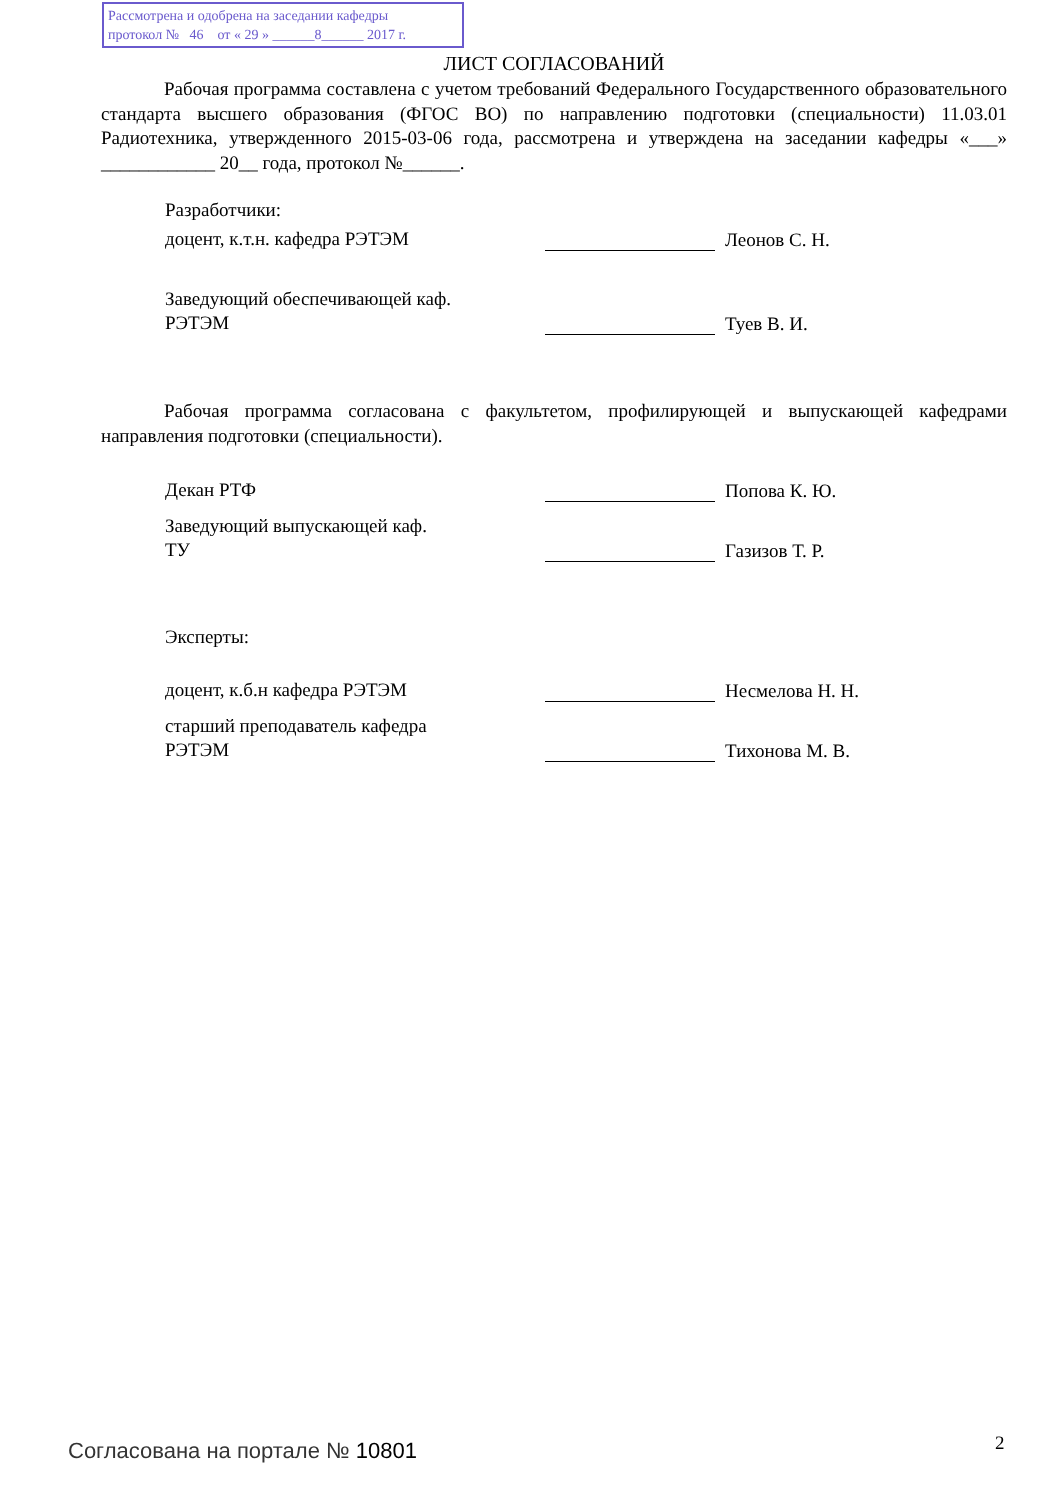Рассмотрена и одобрена на заседании кафедры
протокол № 46 от « 29 » ______8______ 2017 г.
ЛИСТ СОГЛАСОВАНИЙ
Рабочая программа составлена с учетом требований Федерального Государственного образовательного стандарта высшего образования (ФГОС ВО) по направлению подготовки (специальности) 11.03.01 Радиотехника, утвержденного 2015-03-06 года, рассмотрена и утверждена на заседании кафедры «___» ____________ 20__ года, протокол №______.
Разработчики:
доцент, к.т.н. кафедра РЭТЭМ
Леонов С. Н.
Заведующий обеспечивающей каф.
РЭТЭМ
Туев В. И.
Рабочая программа согласована с факультетом, профилирующей и выпускающей кафедрами направления подготовки (специальности).
Декан РТФ
Попова К. Ю.
Заведующий выпускающей каф.
ТУ
Газизов Т. Р.
Эксперты:
доцент, к.б.н кафедра РЭТЭМ
Несмелова Н. Н.
старший преподаватель кафедра
РЭТЭМ
Тихонова М. В.
Согласована на портале № 10801 2